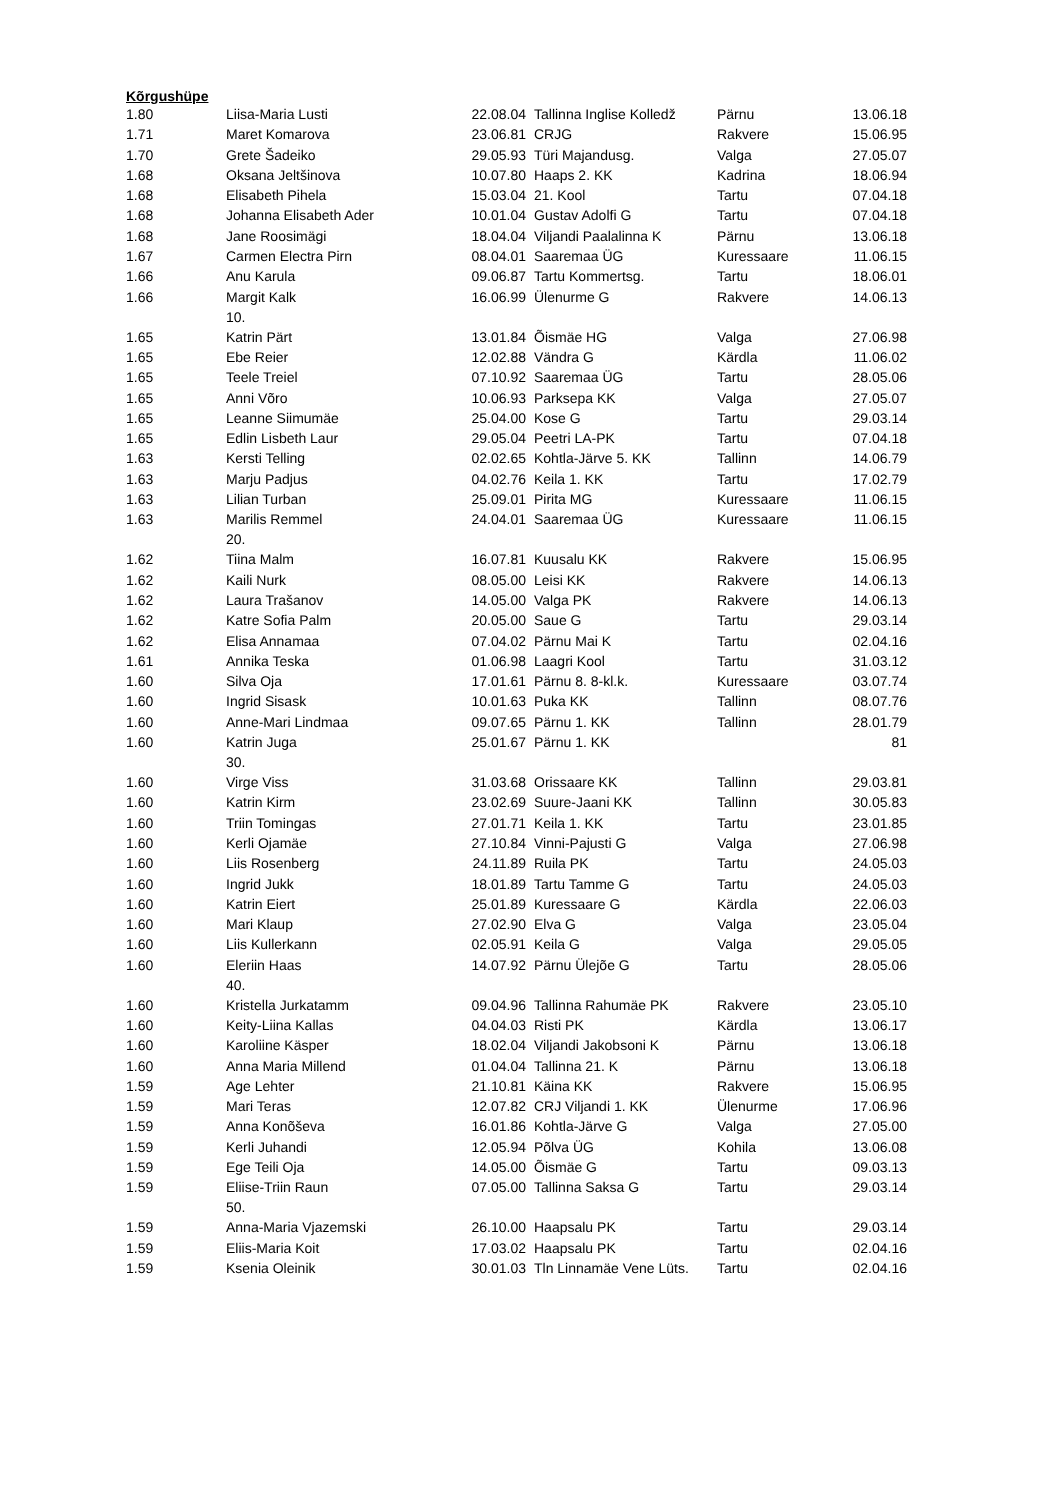Kõrgushüpe
| 1.80 | Liisa-Maria Lusti | 22.08.04 | Tallinna Inglise Kolledž | Pärnu | 13.06.18 |
| 1.71 | Maret Komarova | 23.06.81 | CRJG | Rakvere | 15.06.95 |
| 1.70 | Grete Šadeiko | 29.05.93 | Türi Majandusg. | Valga | 27.05.07 |
| 1.68 | Oksana Jeltšinova | 10.07.80 | Haaps 2. KK | Kadrina | 18.06.94 |
| 1.68 | Elisabeth Pihela | 15.03.04 | 21. Kool | Tartu | 07.04.18 |
| 1.68 | Johanna Elisabeth Ader | 10.01.04 | Gustav Adolfi G | Tartu | 07.04.18 |
| 1.68 | Jane Roosimägi | 18.04.04 | Viljandi Paalalinna K | Pärnu | 13.06.18 |
| 1.67 | Carmen Electra Pirn | 08.04.01 | Saaremaa ÜG | Kuressaare | 11.06.15 |
| 1.66 | Anu Karula | 09.06.87 | Tartu Kommertsg. | Tartu | 18.06.01 |
| 1.66 | Margit Kalk 10. | 16.06.99 | Ülenurme G | Rakvere | 14.06.13 |
| 1.65 | Katrin Pärt | 13.01.84 | Õismäe HG | Valga | 27.06.98 |
| 1.65 | Ebe Reier | 12.02.88 | Vändra G | Kärdla | 11.06.02 |
| 1.65 | Teele Treiel | 07.10.92 | Saaremaa ÜG | Tartu | 28.05.06 |
| 1.65 | Anni Võro | 10.06.93 | Parksepa KK | Valga | 27.05.07 |
| 1.65 | Leanne Siimumäe | 25.04.00 | Kose G | Tartu | 29.03.14 |
| 1.65 | Edlin Lisbeth Laur | 29.05.04 | Peetri LA-PK | Tartu | 07.04.18 |
| 1.63 | Kersti Telling | 02.02.65 | Kohtla-Järve 5. KK | Tallinn | 14.06.79 |
| 1.63 | Marju Padjus | 04.02.76 | Keila 1. KK | Tartu | 17.02.79 |
| 1.63 | Lilian Turban | 25.09.01 | Pirita MG | Kuressaare | 11.06.15 |
| 1.63 | Marilis Remmel 20. | 24.04.01 | Saaremaa ÜG | Kuressaare | 11.06.15 |
| 1.62 | Tiina Malm | 16.07.81 | Kuusalu KK | Rakvere | 15.06.95 |
| 1.62 | Kaili Nurk | 08.05.00 | Leisi KK | Rakvere | 14.06.13 |
| 1.62 | Laura Trašanov | 14.05.00 | Valga PK | Rakvere | 14.06.13 |
| 1.62 | Katre Sofia Palm | 20.05.00 | Saue G | Tartu | 29.03.14 |
| 1.62 | Elisa Annamaa | 07.04.02 | Pärnu Mai K | Tartu | 02.04.16 |
| 1.61 | Annika Teska | 01.06.98 | Laagri Kool | Tartu | 31.03.12 |
| 1.60 | Silva Oja | 17.01.61 | Pärnu 8. 8-kl.k. | Kuressaare | 03.07.74 |
| 1.60 | Ingrid Sisask | 10.01.63 | Puka KK | Tallinn | 08.07.76 |
| 1.60 | Anne-Mari Lindmaa | 09.07.65 | Pärnu 1. KK | Tallinn | 28.01.79 |
| 1.60 | Katrin Juga 30. | 25.01.67 | Pärnu 1. KK | | 81 |
| 1.60 | Virge Viss | 31.03.68 | Orissaare KK | Tallinn | 29.03.81 |
| 1.60 | Katrin Kirm | 23.02.69 | Suure-Jaani KK | Tallinn | 30.05.83 |
| 1.60 | Triin Tomingas | 27.01.71 | Keila 1. KK | Tartu | 23.01.85 |
| 1.60 | Kerli Ojamäe | 27.10.84 | Vinni-Pajusti G | Valga | 27.06.98 |
| 1.60 | Liis Rosenberg | 24.11.89 | Ruila PK | Tartu | 24.05.03 |
| 1.60 | Ingrid Jukk | 18.01.89 | Tartu Tamme G | Tartu | 24.05.03 |
| 1.60 | Katrin Eiert | 25.01.89 | Kuressaare G | Kärdla | 22.06.03 |
| 1.60 | Mari Klaup | 27.02.90 | Elva G | Valga | 23.05.04 |
| 1.60 | Liis Kullerkann | 02.05.91 | Keila G | Valga | 29.05.05 |
| 1.60 | Eleriin Haas 40. | 14.07.92 | Pärnu Ülejõe G | Tartu | 28.05.06 |
| 1.60 | Kristella Jurkatamm | 09.04.96 | Tallinna Rahumäe PK | Rakvere | 23.05.10 |
| 1.60 | Keity-Liina Kallas | 04.04.03 | Risti PK | Kärdla | 13.06.17 |
| 1.60 | Karoliine Käsper | 18.02.04 | Viljandi Jakobsoni K | Pärnu | 13.06.18 |
| 1.60 | Anna Maria Millend | 01.04.04 | Tallinna 21. K | Pärnu | 13.06.18 |
| 1.59 | Age Lehter | 21.10.81 | Käina KK | Rakvere | 15.06.95 |
| 1.59 | Mari Teras | 12.07.82 | CRJ Viljandi 1. KK | Ülenurme | 17.06.96 |
| 1.59 | Anna Konõševa | 16.01.86 | Kohtla-Järve G | Valga | 27.05.00 |
| 1.59 | Kerli Juhandi | 12.05.94 | Põlva ÜG | Kohila | 13.06.08 |
| 1.59 | Ege Teili Oja | 14.05.00 | Õismäe G | Tartu | 09.03.13 |
| 1.59 | Eliise-Triin Raun 50. | 07.05.00 | Tallinna Saksa G | Tartu | 29.03.14 |
| 1.59 | Anna-Maria Vjazemski | 26.10.00 | Haapsalu PK | Tartu | 29.03.14 |
| 1.59 | Eliis-Maria Koit | 17.03.02 | Haapsalu PK | Tartu | 02.04.16 |
| 1.59 | Ksenia Oleinik | 30.01.03 | Tln Linnamäe Vene Lüts. | Tartu | 02.04.16 |